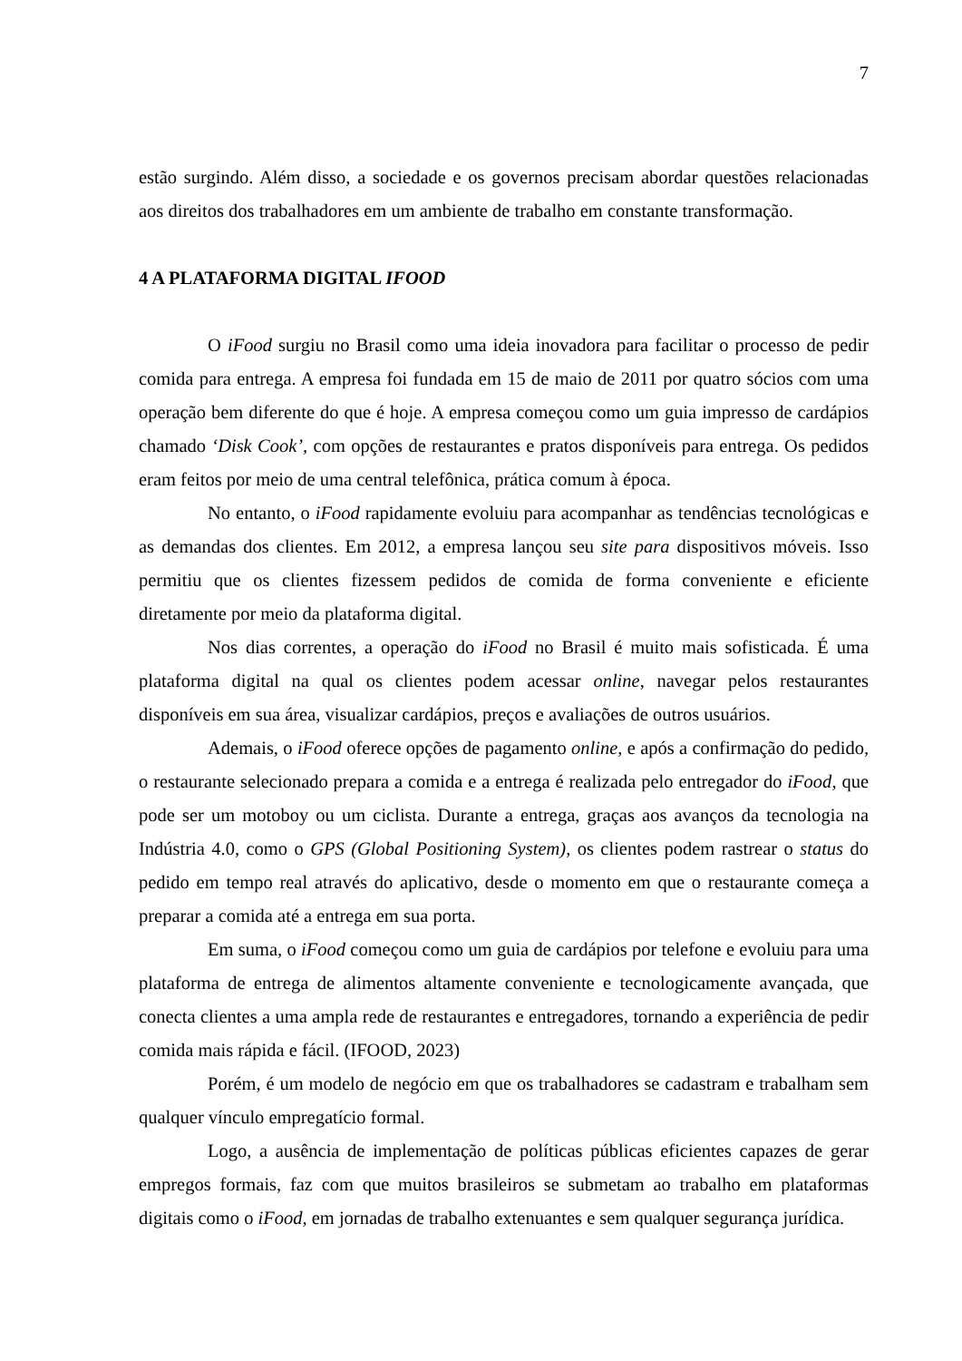7
estão surgindo. Além disso, a sociedade e os governos precisam abordar questões relacionadas aos direitos dos trabalhadores em um ambiente de trabalho em constante transformação.
4 A PLATAFORMA DIGITAL IFOOD
O iFood surgiu no Brasil como uma ideia inovadora para facilitar o processo de pedir comida para entrega. A empresa foi fundada em 15 de maio de 2011 por quatro sócios com uma operação bem diferente do que é hoje. A empresa começou como um guia impresso de cardápios chamado ‘Disk Cook’, com opções de restaurantes e pratos disponíveis para entrega. Os pedidos eram feitos por meio de uma central telefônica, prática comum à época.
No entanto, o iFood rapidamente evoluiu para acompanhar as tendências tecnológicas e as demandas dos clientes. Em 2012, a empresa lançou seu site para dispositivos móveis. Isso permitiu que os clientes fizessem pedidos de comida de forma conveniente e eficiente diretamente por meio da plataforma digital.
Nos dias correntes, a operação do iFood no Brasil é muito mais sofisticada. É uma plataforma digital na qual os clientes podem acessar online, navegar pelos restaurantes disponíveis em sua área, visualizar cardápios, preços e avaliações de outros usuários.
Ademais, o iFood oferece opções de pagamento online, e após a confirmação do pedido, o restaurante selecionado prepara a comida e a entrega é realizada pelo entregador do iFood, que pode ser um motoboy ou um ciclista. Durante a entrega, graças aos avanços da tecnologia na Indústria 4.0, como o GPS (Global Positioning System), os clientes podem rastrear o status do pedido em tempo real através do aplicativo, desde o momento em que o restaurante começa a preparar a comida até a entrega em sua porta.
Em suma, o iFood começou como um guia de cardápios por telefone e evoluiu para uma plataforma de entrega de alimentos altamente conveniente e tecnologicamente avançada, que conecta clientes a uma ampla rede de restaurantes e entregadores, tornando a experiência de pedir comida mais rápida e fácil. (IFOOD, 2023)
Porém, é um modelo de negócio em que os trabalhadores se cadastram e trabalham sem qualquer vínculo empregatício formal.
Logo, a ausência de implementação de políticas públicas eficientes capazes de gerar empregos formais, faz com que muitos brasileiros se submetam ao trabalho em plataformas digitais como o iFood, em jornadas de trabalho extenuantes e sem qualquer segurança jurídica.